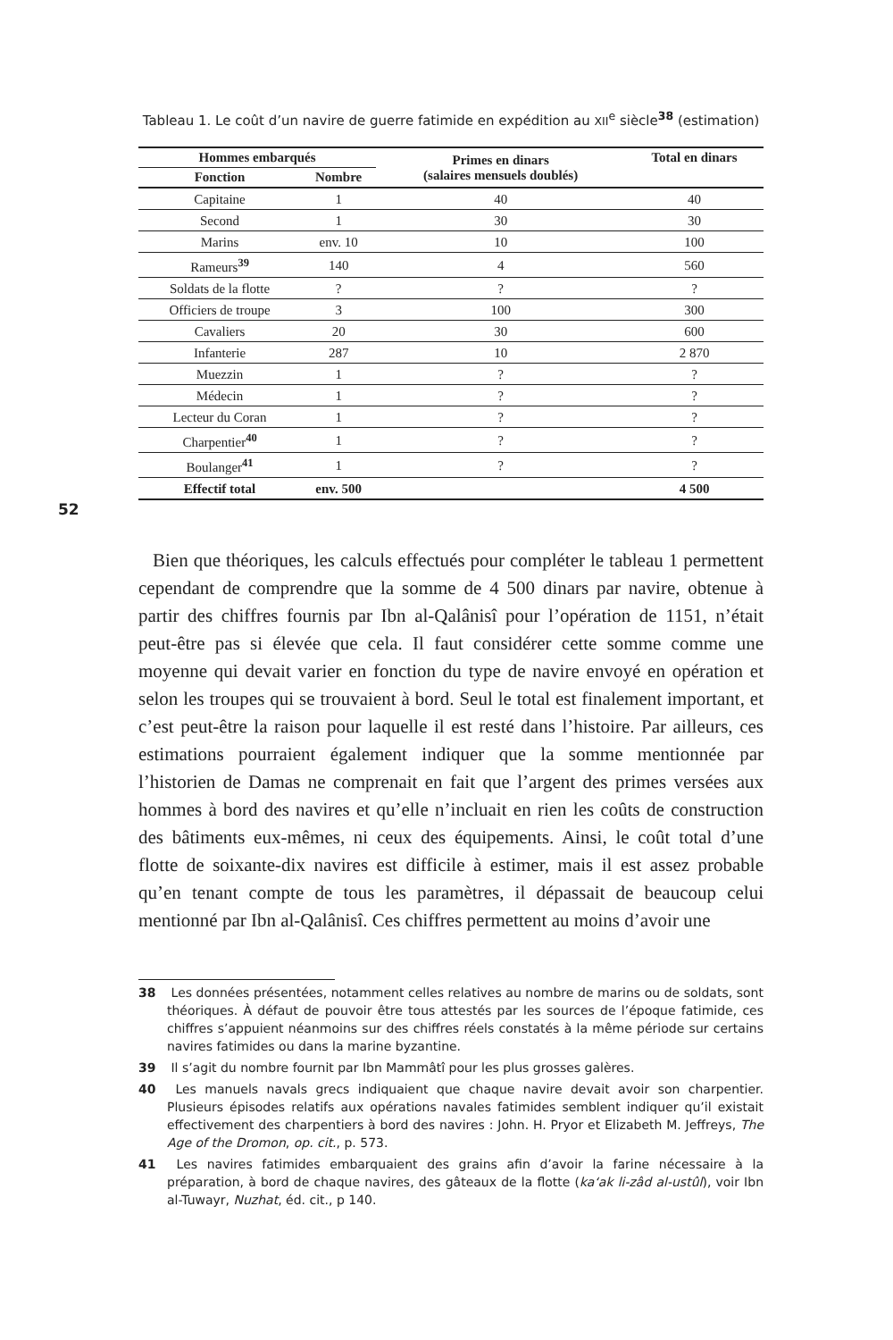52
Tableau 1. Le coût d’un navire de guerre fatimide en expédition au XII<sup>e</sup> siècle<sup>38</sup> (estimation)
| Hommes embarqués | | Primes en dinars (salaires mensuels doublés) | Total en dinars |
| --- | --- | --- | --- |
| Fonction | Nombre | | |
| Capitaine | 1 | 40 | 40 |
| Second | 1 | 30 | 30 |
| Marins | env. 10 | 10 | 100 |
| Rameurs<sup>39</sup> | 140 | 4 | 560 |
| Soldats de la flotte | ? | ? | ? |
| Officiers de troupe | 3 | 100 | 300 |
| Cavaliers | 20 | 30 | 600 |
| Infanterie | 287 | 10 | 2 870 |
| Muezzin | 1 | ? | ? |
| Médecin | 1 | ? | ? |
| Lecteur du Coran | 1 | ? | ? |
| Charpentier<sup>40</sup> | 1 | ? | ? |
| Boulanger<sup>41</sup> | 1 | ? | ? |
| Effectif total | env. 500 | | 4 500 |
Bien que théoriques, les calculs effectués pour compléter le tableau 1 permettent cependant de comprendre que la somme de 4 500 dinars par navire, obtenue à partir des chiffres fournis par Ibn al-Qalânisî pour l’opération de 1151, n’était peut-être pas si élevée que cela. Il faut considérer cette somme comme une moyenne qui devait varier en fonction du type de navire envoyé en opération et selon les troupes qui se trouvaient à bord. Seul le total est finalement important, et c’est peut-être la raison pour laquelle il est resté dans l’histoire. Par ailleurs, ces estimations pourraient également indiquer que la somme mentionnée par l’historien de Damas ne comprenait en fait que l’argent des primes versées aux hommes à bord des navires et qu’elle n’incluait en rien les coûts de construction des bâtiments eux-mêmes, ni ceux des équipements. Ainsi, le coût total d’une flotte de soixante-dix navires est difficile à estimer, mais il est assez probable qu’en tenant compte de tous les paramètres, il dépassait de beaucoup celui mentionné par Ibn al-Qalânisî. Ces chiffres permettent au moins d’avoir une
38 Les données présentées, notamment celles relatives au nombre de marins ou de soldats, sont théoriques. À défaut de pouvoir être tous attestés par les sources de l’époque fatimide, ces chiffres s’appuient néanmoins sur des chiffres réels constatés à la même période sur certains navires fatimides ou dans la marine byzantine.
39 Il s’agit du nombre fournit par Ibn Mammâtî pour les plus grosses galères.
40 Les manuels navals grecs indiquaient que chaque navire devait avoir son charpentier. Plusieurs épisodes relatifs aux opérations navales fatimides semblent indiquer qu’il existait effectivement des charpentiers à bord des navires : John. H. Pryor et Elizabeth M. Jeffreys, The Age of the Dromon, op. cit., p. 573.
41 Les navires fatimides embarquaient des grains afin d’avoir la farine nécessaire à la préparation, à bord de chaque navires, des gâteaux de la flotte (ka‘ak li-zâd al-ustûl), voir Ibn al-Tuwayr, Nuzhat, éd. cit., p 140.